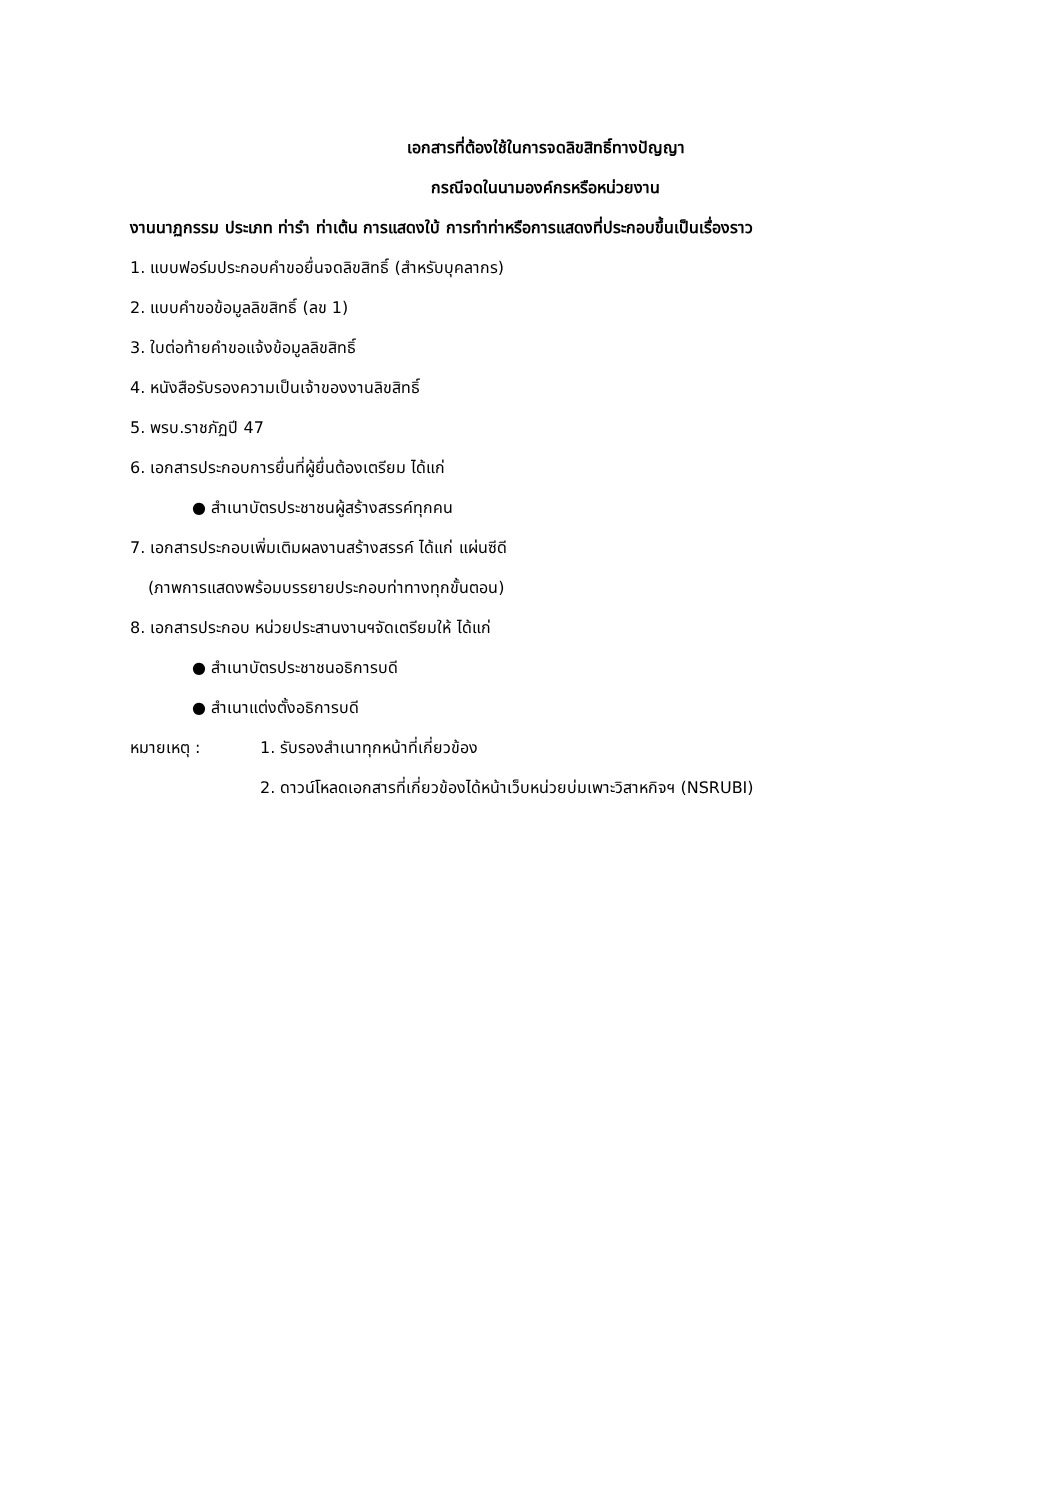เอกสารที่ต้องใช้ในการจดลิขสิทธิ์ทางปัญญา
กรณีจดในนามองค์กรหรือหน่วยงาน
งานนาฏกรรม ประเภท ท่ารำ ท่าเต้น การแสดงใบ้ การทำท่าหรือการแสดงที่ประกอบขึ้นเป็นเรื่องราว
1. แบบฟอร์มประกอบคำขอยื่นจดลิขสิทธิ์ (สำหรับบุคลากร)
2. แบบคำขอข้อมูลลิขสิทธิ์ (ลข 1)
3. ใบต่อท้ายคำขอแจ้งข้อมูลลิขสิทธิ์
4. หนังสือรับรองความเป็นเจ้าของงานลิขสิทธิ์
5. พรบ.ราชภัฏปี 47
6. เอกสารประกอบการยื่นที่ผู้ยื่นต้องเตรียม ได้แก่
● สำเนาบัตรประชาชนผู้สร้างสรรค์ทุกคน
7. เอกสารประกอบเพิ่มเติมผลงานสร้างสรรค์ ได้แก่ แผ่นซีดี
(ภาพการแสดงพร้อมบรรยายประกอบท่าทางทุกขั้นตอน)
8. เอกสารประกอบ หน่วยประสานงานฯจัดเตรียมให้ ได้แก่
● สำเนาบัตรประชาชนอธิการบดี
● สำเนาแต่งตั้งอธิการบดี
หมายเหตุ : 1. รับรองสำเนาทุกหน้าที่เกี่ยวข้อง
2. ดาวน์โหลดเอกสารที่เกี่ยวข้องได้หน้าเว็บหน่วยบ่มเพาะวิสาหกิจฯ (NSRUBI)